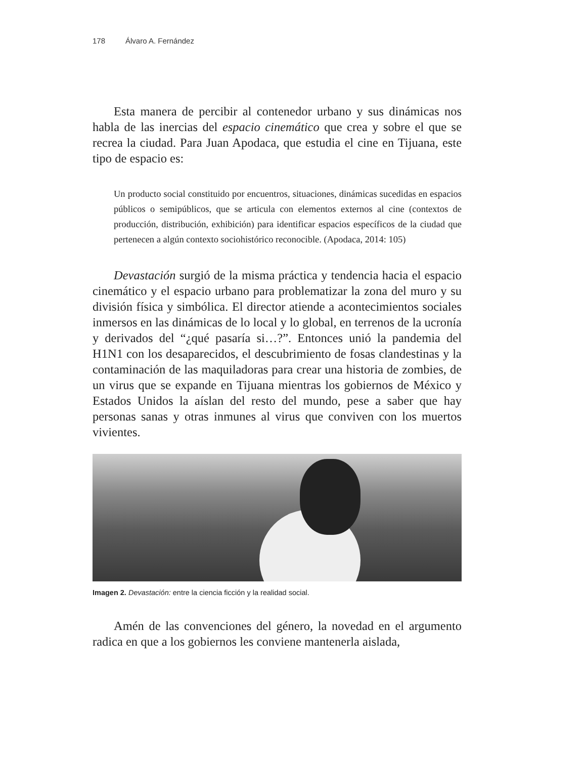178 Álvaro A. Fernández
Esta manera de percibir al contenedor urbano y sus dinámicas nos habla de las inercias del espacio cinemático que crea y sobre el que se recrea la ciudad. Para Juan Apodaca, que estudia el cine en Tijuana, este tipo de espacio es:
Un producto social constituido por encuentros, situaciones, dinámicas sucedidas en espacios públicos o semipúblicos, que se articula con elementos externos al cine (contextos de producción, distribución, exhibición) para identificar espacios específicos de la ciudad que pertenecen a algún contexto sociohistórico reconocible. (Apodaca, 2014: 105)
Devastación surgió de la misma práctica y tendencia hacia el espacio cinemático y el espacio urbano para problematizar la zona del muro y su división física y simbólica. El director atiende a acontecimientos sociales inmersos en las dinámicas de lo local y lo global, en terrenos de la ucronía y derivados del “¿qué pasaría si…?”. Entonces unió la pandemia del H1N1 con los desaparecidos, el descubrimiento de fosas clandestinas y la contaminación de las maquiladoras para crear una historia de zombies, de un virus que se expande en Tijuana mientras los gobiernos de México y Estados Unidos la aíslan del resto del mundo, pese a saber que hay personas sanas y otras inmunes al virus que conviven con los muertos vivientes.
Imagen 2. Devastación: entre la ciencia ficción y la realidad social.
Amén de las convenciones del género, la novedad en el argumento radica en que a los gobiernos les conviene mantenerla aislada,